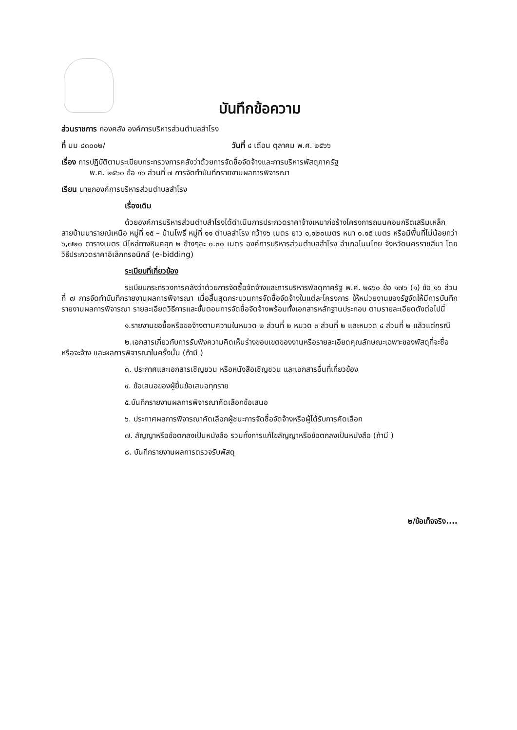บันทึกข้อความ
ส่วนราชการ กองคลัง องค์การบริหารส่วนตำบลสำโรง
ที่ นม ๘๓๐๐๒/ วันที่ ๔ เดือน ตุลาคม พ.ศ. ๒๕๖๖
เรื่อง การปฏิบัติตามระเบียบกระทรวงการคลังว่าด้วยการจัดซื้อจัดจ้างและการบริหารพัสดุภาครัฐ
พ.ศ. ๒๕๖๐ ข้อ ๑๖ ส่วนที่ ๗ การจัดทำบันทึกรายงานผลการพิจารณา
เรียน นายกองค์การบริหารส่วนตำบลสำโรง
เรื่องเดิม
ด้วยองค์การบริหารส่วนตำบสำโรงได้ดำเนินการประกวดราคาจ้างเหมาก่อร้างโครงการถนนคอนกรีตเสริมเหล็ก สายบ้านนารายณ์เหนือ หมู่ที่ ๑๕ – บ้านโพธิ์ หมู่ที่ ๑๑ ตำบลสำโรง กว้าง๖ เมตร ยาว ๑,๑๒๐เมตร หนา ๐.๑๕ เมตร หรือมีพื้นที่ไม่น้อยกว่า ๖,๗๒๐ ตารางเมตร มีไหล่ทางหินคลุก ๒ ข้างๆละ ๐.๓๐ เมตร องค์การบริหารส่วนตำบลสำโรง อำเภอโนนไทย จังหวัดนครราชสีมา โดยวิธีประกวดราคาอิเล็กทรอนิกส์ (e-bidding)
ระเบียบที่เกี่ยวข้อง
ระเบียบกระทรวงการคลังว่าด้วยการจัดซื้อจัดจ้างและการบริหารพัสดุภาครัฐ พ.ศ. ๒๕๖๐ ข้อ ๑๗๖ (๑) ข้อ ๑๖ ส่วนที่ ๗ การจัดทำบันทึกรายงานผลการพิจารณา เมื่อสิ้นสุดกระบวนการจัดซื้อจัดจ้างในแต่ละโครงการ ให้หน่วยงานของรัฐจัดให้มีการบันทึกรายงานผลการพิจารณา รายละเอียดวิธีการและขั้นตอนการจัดซื้อจัดจ้างพร้อมทั้งเอกสารหลักฐานประกอบ ตามรายละเอียดดังต่อไปนี้
๑.รายงานขอซื้อหรือขอจ้างตามความในหมวด ๒ ส่วนที่ ๒ หมวด ๓ ส่วนที่ ๒ และหมวด ๔ ส่วนที่ ๒ แล้วแต่กรณี
๒.เอกสารเกี่ยวกับการรับฟังความคิดเห็นร่างขอบเขตของงานหรือรายละเอียดคุณลักษณะเฉพาะของพัสดุที่จะซื้อหรือจะจ้าง และผลการพิจารณาในครั้งนั้น (ถ้ามี )
๓. ประกาศและเอกสารเชิญชวน หรือหนังสือเชิญชวน และเอกสารอื่นที่เกี่ยวข้อง
๔. ข้อเสนอของผู้ยื่นข้อเสนอทุกราย
๕.บันทึกรายงานผลการพิจารณาคัดเลือกข้อเสนอ
๖. ประกาศผลการพิจารณาคัดเลือกผู้ชนะการจัดซื้อจัดจ้างหรือผู้ได้รับการคัดเลือก
๗. สัญญาหรือข้อตกลงเป็นหนังสือ รวมทั้งการแก้ไขสัญญาหรือข้อตกลงเป็นหนังสือ (ถ้ามี )
๘. บันทึกรายงานผลการตรวจรับพัสดุ
๒/ข้อเท็จจริง....